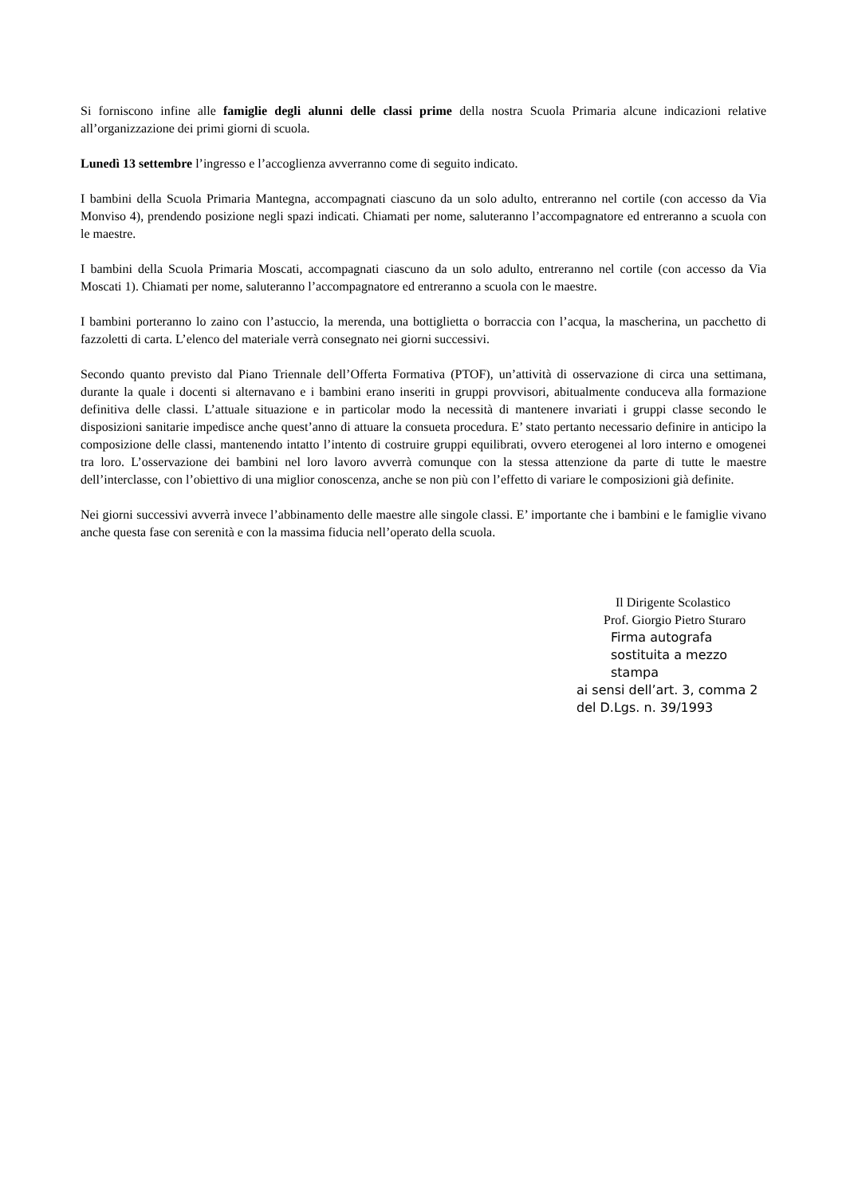Si forniscono infine alle famiglie degli alunni delle classi prime della nostra Scuola Primaria alcune indicazioni relative all’organizzazione dei primi giorni di scuola.
Lunedì 13 settembre l’ingresso e l’accoglienza avverranno come di seguito indicato.
I bambini della Scuola Primaria Mantegna, accompagnati ciascuno da un solo adulto, entreranno nel cortile (con accesso da Via Monviso 4), prendendo posizione negli spazi indicati. Chiamati per nome, saluteranno l’accompagnatore ed entreranno a scuola con le maestre.
I bambini della Scuola Primaria Moscati, accompagnati ciascuno da un solo adulto, entreranno nel cortile (con accesso da Via Moscati 1). Chiamati per nome, saluteranno l’accompagnatore ed entreranno a scuola con le maestre.
I bambini porteranno lo zaino con l’astuccio, la merenda, una bottiglietta o borraccia con l’acqua, la mascherina, un pacchetto di fazzoletti di carta. L’elenco del materiale verrà consegnato nei giorni successivi.
Secondo quanto previsto dal Piano Triennale dell’Offerta Formativa (PTOF), un’attività di osservazione di circa una settimana, durante la quale i docenti si alternavano e i bambini erano inseriti in gruppi provvisori, abitualmente conduceva alla formazione definitiva delle classi. L’attuale situazione e in particolar modo la necessità di mantenere invariati i gruppi classe secondo le disposizioni sanitarie impedisce anche quest’anno di attuare la consueta procedura. E’ stato pertanto necessario definire in anticipo la composizione delle classi, mantenendo intatto l’intento di costruire gruppi equilibrati, ovvero eterogenei al loro interno e omogenei tra loro. L’osservazione dei bambini nel loro lavoro avverrà comunque con la stessa attenzione da parte di tutte le maestre dell’interclasse, con l’obiettivo di una miglior conoscenza, anche se non più con l’effetto di variare le composizioni già definite.
Nei giorni successivi avverrà invece l’abbinamento delle maestre alle singole classi. E’ importante che i bambini e le famiglie vivano anche questa fase con serenità e con la massima fiducia nell’operato della scuola.
Il Dirigente Scolastico
Prof. Giorgio Pietro Sturaro
Firma autografa sostituita a mezzo stampa
ai sensi dell’art. 3, comma 2 del D.Lgs. n. 39/1993